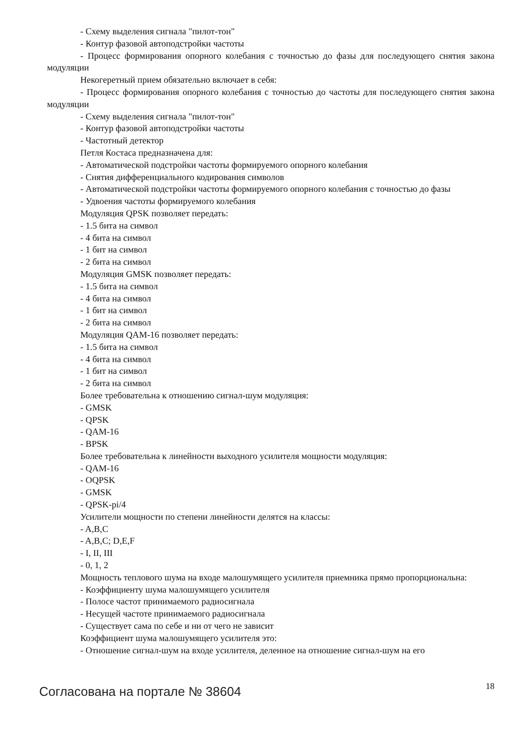- Схему выделения сигнала "пилот-тон"
- Контур фазовой автоподстройки частоты
- Процесс формирования опорного колебания с точностью до фазы для последующего снятия закона модуляции
Некогеретный прием обязательно включает в себя:
- Процесс формирования опорного колебания с точностью до частоты для последующего снятия закона модуляции
- Схему выделения сигнала "пилот-тон"
- Контур фазовой автоподстройки частоты
- Частотный детектор
Петля Костаса предназначена для:
- Автоматической подстройки частоты формируемого опорного колебания
- Снятия дифференциального кодирования символов
- Автоматической подстройки частоты формируемого опорного колебания с точностью до фазы
- Удвоения частоты формируемого колебания
Модуляция QPSK позволяет передать:
- 1.5 бита на символ
- 4 бита на символ
- 1 бит на символ
- 2 бита на символ
Модуляция GMSK позволяет передать:
- 1.5 бита на символ
- 4 бита на символ
- 1 бит на символ
- 2 бита на символ
Модуляция QAM-16 позволяет передать:
- 1.5 бита на символ
- 4 бита на символ
- 1 бит на символ
- 2 бита на символ
Более требовательна к отношению сигнал-шум модуляция:
- GMSK
- QPSK
- QAM-16
- BPSK
Более требовательна к линейности выходного усилителя мощности модуляция:
- QAM-16
- OQPSK
- GMSK
- QPSK-pi/4
Усилители мощности по степени линейности делятся на классы:
- A,B,C
- A,B,C; D,E,F
- I, II, III
- 0, 1, 2
Мощность теплового шума на входе малошумящего усилителя приемника прямо пропорциональна:
- Коэффициенту шума малошумящего усилителя
- Полосе частот принимаемого радиосигнала
- Несущей частоте принимаемого радиосигнала
- Существует сама по себе и ни от чего не зависит
Коэффициент шума малошумящего усилителя это:
- Отношение сигнал-шум на входе усилителя, деленное на отношение сигнал-шум на его
Согласована на портале № 38604 18